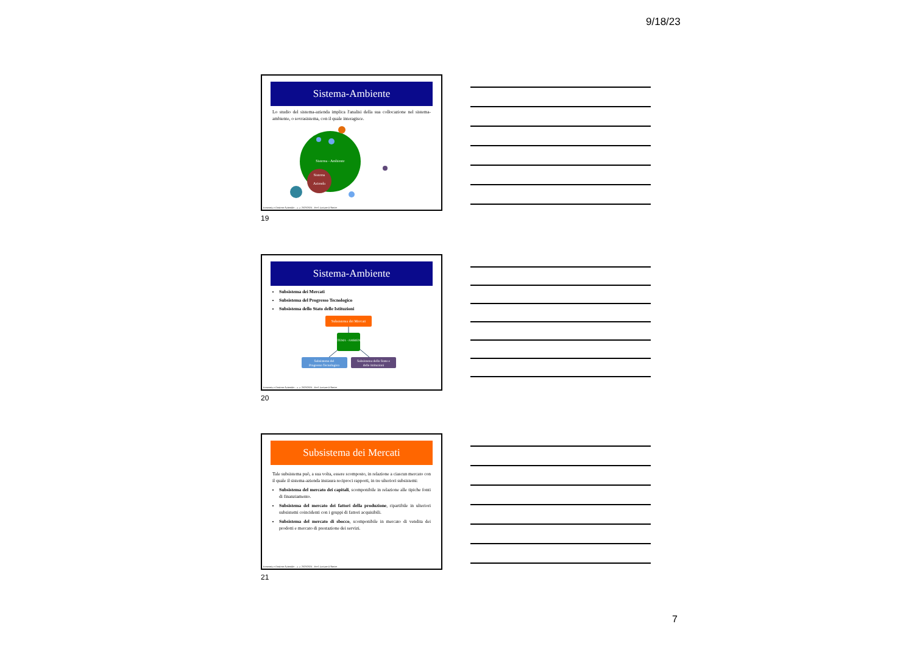9/18/23
Sistema-Ambiente
Lo studio del sistema-azienda implica l'analisi della sua collocazione nel sistema-ambiente, o sovrasistema, con il quale interagisce.
Sistema - Ambiente
Sistema
Azienda
Economia e Gestione Aziendale – a. a. 2023/2024 – Prof. Luciano D'Amico
19
Sistema-Ambiente
Subsistema dei Mercati
Subsistema del Progresso Tecnologico
Subsistema dello Stato delle Istituzioni
Subsistema dei Mercati
SISTEMA - AMBIENTE
Subsistema del
Progresso Tecnologico
Subsistema dello Stato e
delle Istituzioni
Economia e Gestione Aziendale – a. a. 2023/2024 – Prof. Luciano D'Amico
20
Subsistema dei Mercati
Tale subsistema può, a sua volta, essere scomposto, in relazione a ciascun mercato con il quale il sistema-azienda instaura reciproci rapporti, in tre ulteriori subsistemi:
Subsistema del mercato dei capitali, scomponibile in relazione alle tipiche fonti di finanziamento.
Subsistema del mercato dei fattori della produzione, ripartibile in ulteriori subsistemi coincidenti con i gruppi di fattori acquisibili.
Subsistema del mercato di sbocco, scomponibile in mercato di vendita dei prodotti e mercato di prestazione dei servizi.
Economia e Gestione Aziendale – a. a. 2023/2024 – Prof. Luciano D'Amico
21
7